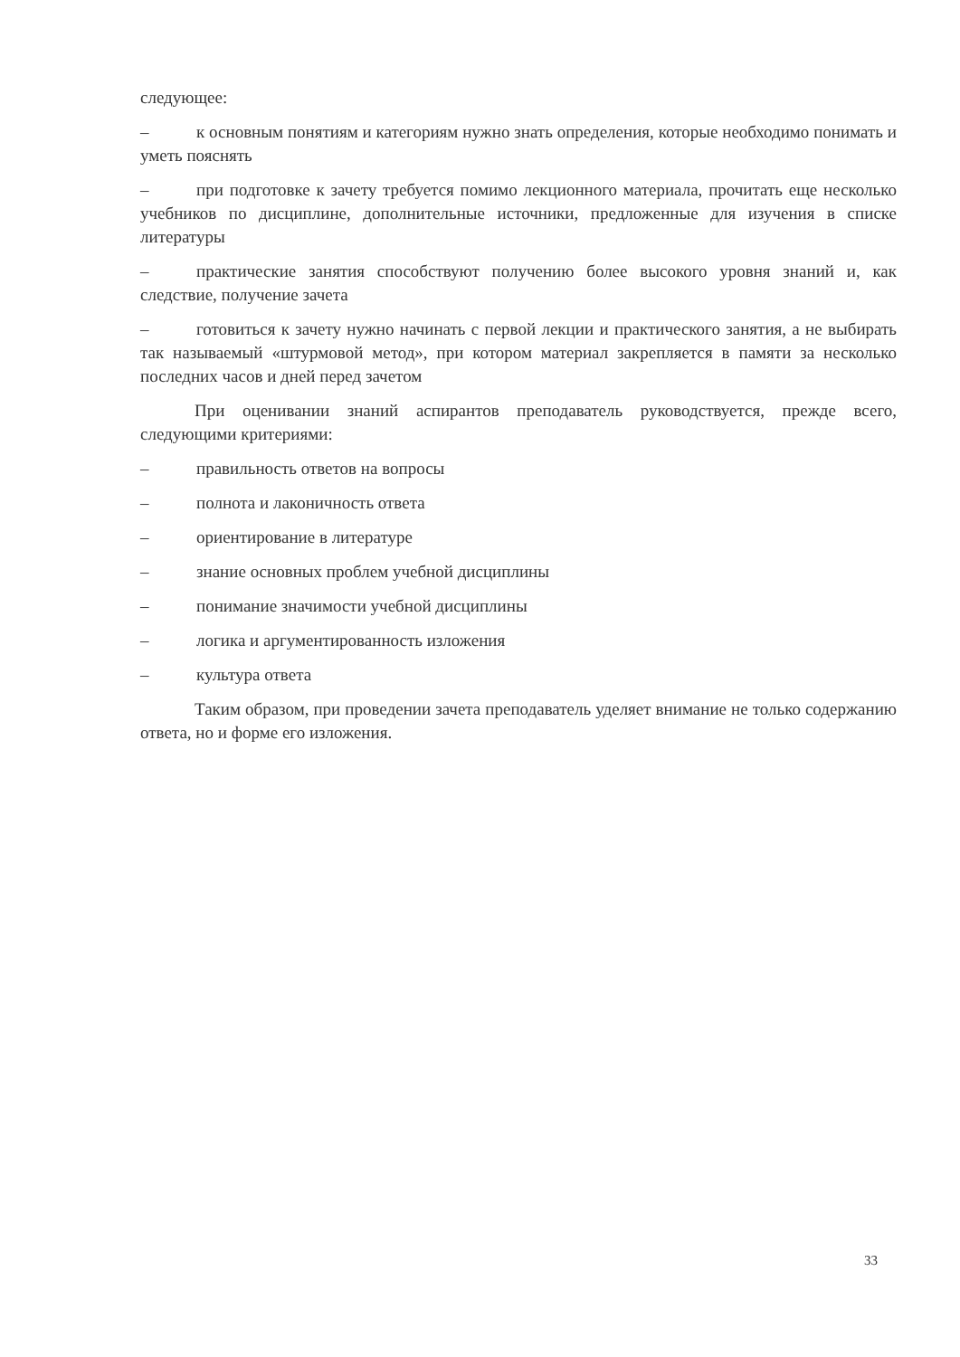следующее:
– к основным понятиям и категориям нужно знать определения, которые необходимо понимать и уметь пояснять
– при подготовке к зачету требуется помимо лекционного материала, прочитать еще несколько учебников по дисциплине, дополнительные источники, предложенные для изучения в списке литературы
– практические занятия способствуют получению более высокого уровня знаний и, как следствие, получение зачета
– готовиться к зачету нужно начинать с первой лекции и практического занятия, а не выбирать так называемый «штурмовой метод», при котором материал закрепляется в памяти за несколько последних часов и дней перед зачетом
При оценивании знаний аспирантов преподаватель руководствуется, прежде всего, следующими критериями:
– правильность ответов на вопросы
– полнота и лаконичность ответа
– ориентирование в литературе
– знание основных проблем учебной дисциплины
– понимание значимости учебной дисциплины
– логика и аргументированность изложения
– культура ответа
Таким образом, при проведении зачета преподаватель уделяет внимание не только содержанию ответа, но и форме его изложения.
33